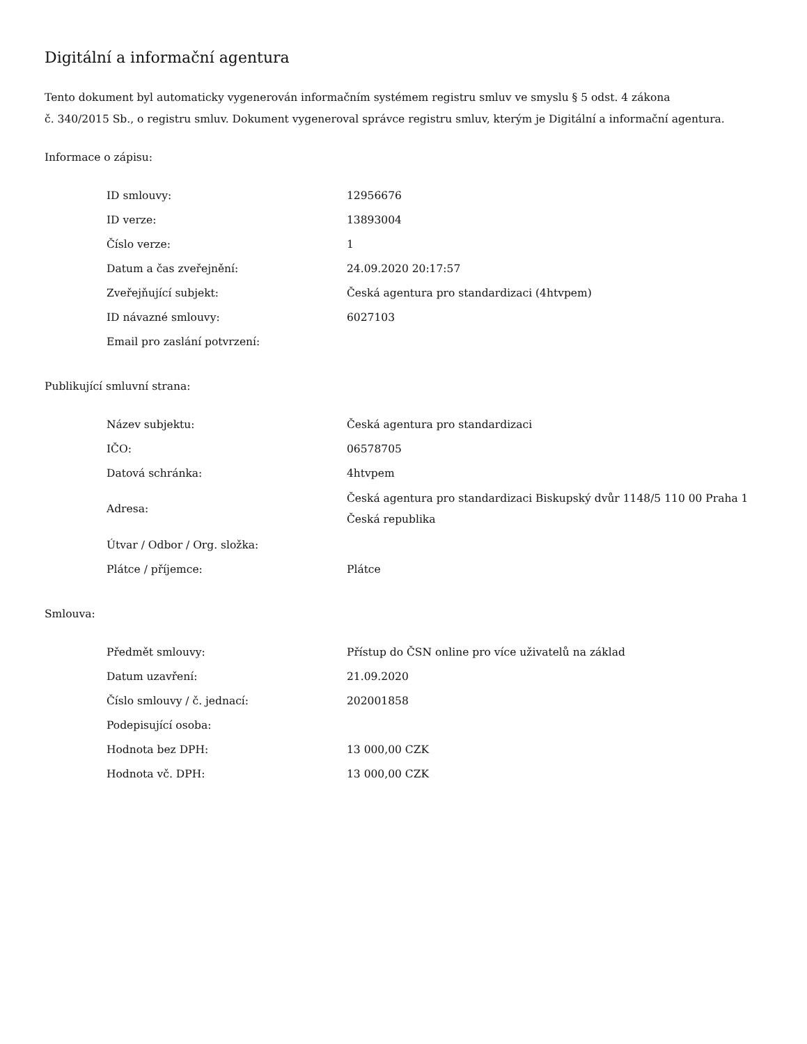Digitální a informační agentura
Tento dokument byl automaticky vygenerován informačním systémem registru smluv ve smyslu § 5 odst. 4 zákona
č. 340/2015 Sb., o registru smluv. Dokument vygeneroval správce registru smluv, kterým je Digitální a informační agentura.
Informace o zápisu:
| ID smlouvy: | 12956676 |
| ID verze: | 13893004 |
| Číslo verze: | 1 |
| Datum a čas zveřejnění: | 24.09.2020 20:17:57 |
| Zveřejňující subjekt: | Česká agentura pro standardizaci (4htvpem) |
| ID návazné smlouvy: | 6027103 |
| Email pro zaslání potvrzení: | |
Publikující smluvní strana:
| Název subjektu: | Česká agentura pro standardizaci |
| IČO: | 06578705 |
| Datová schránka: | 4htvpem |
| Adresa: | Česká agentura pro standardizaci Biskupský dvůr 1148/5 110 00 Praha 1 Česká republika |
| Útvar / Odbor / Org. složka: | |
| Plátce / příjemce: | Plátce |
Smlouva:
| Předmět smlouvy: | Přístup do ČSN online pro více uživatelů na základ |
| Datum uzavření: | 21.09.2020 |
| Číslo smlouvy / č. jednací: | 202001858 |
| Podepisující osoba: | |
| Hodnota bez DPH: | 13 000,00 CZK |
| Hodnota vč. DPH: | 13 000,00 CZK |